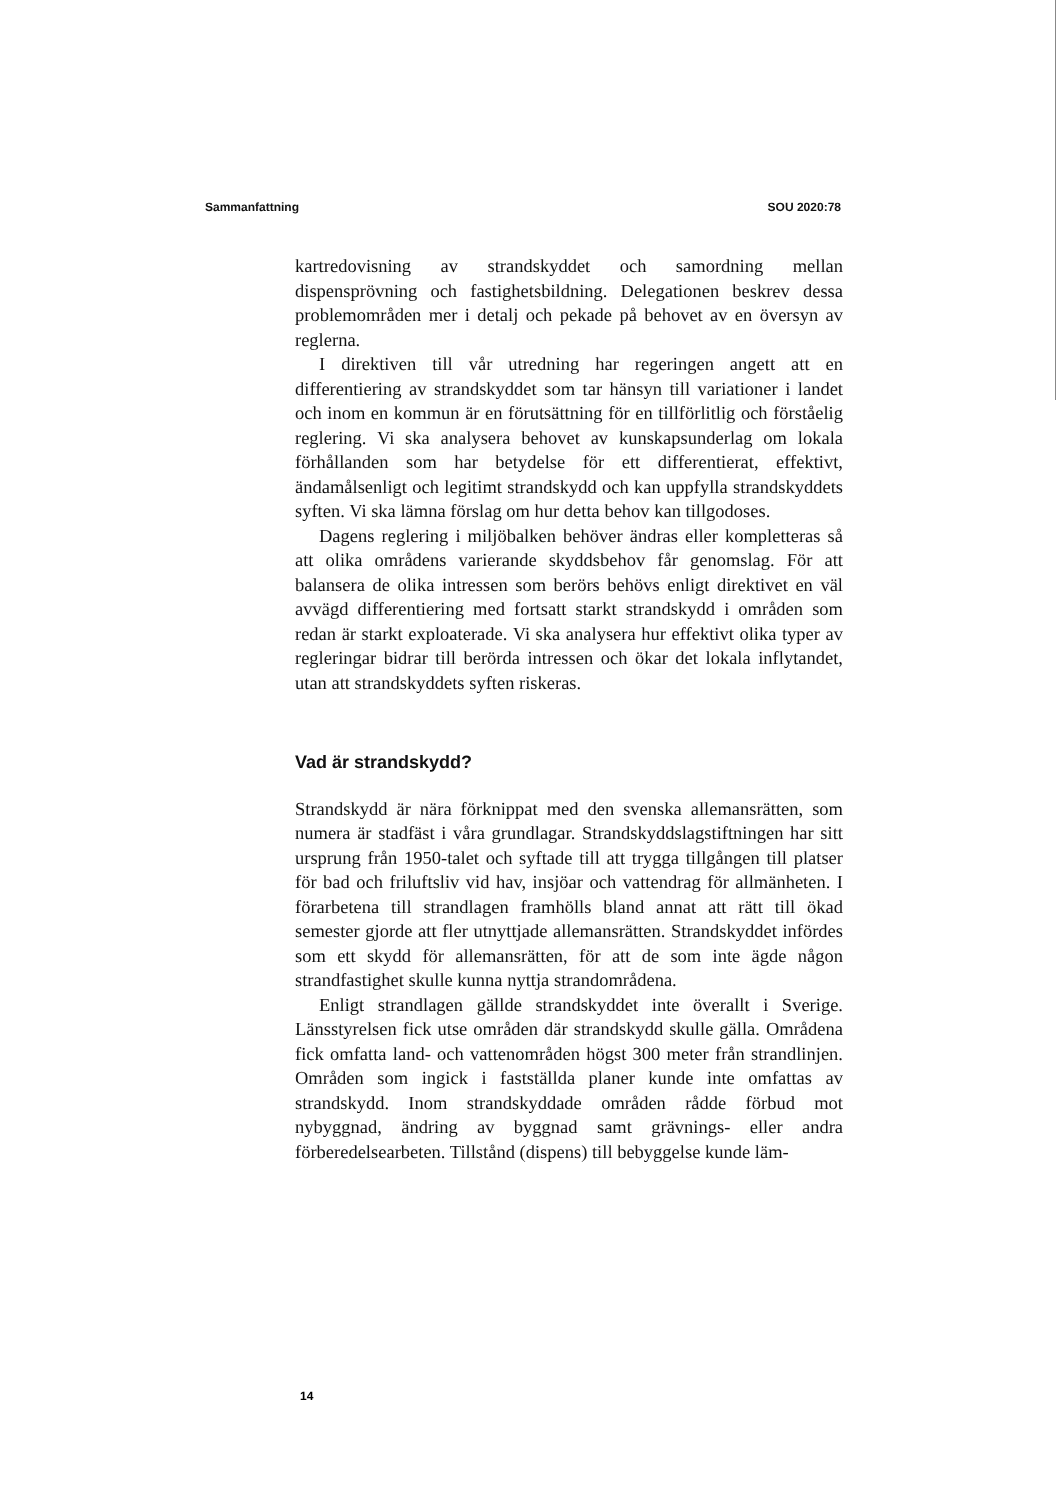Sammanfattning SOU 2020:78
kartredovisning av strandskyddet och samordning mellan dispensprövning och fastighetsbildning. Delegationen beskrev dessa problemområden mer i detalj och pekade på behovet av en översyn av reglerna.
I direktiven till vår utredning har regeringen angett att en differentiering av strandskyddet som tar hänsyn till variationer i landet och inom en kommun är en förutsättning för en tillförlitlig och förståelig reglering. Vi ska analysera behovet av kunskapsunderlag om lokala förhållanden som har betydelse för ett differentierat, effektivt, ändamålsenligt och legitimt strandskydd och kan uppfylla strandskyddets syften. Vi ska lämna förslag om hur detta behov kan tillgodoses.
Dagens reglering i miljöbalken behöver ändras eller kompletteras så att olika områdens varierande skyddsbehov får genomslag. För att balansera de olika intressen som berörs behövs enligt direktivet en väl avvägd differentiering med fortsatt starkt strandskydd i områden som redan är starkt exploaterade. Vi ska analysera hur effektivt olika typer av regleringar bidrar till berörda intressen och ökar det lokala inflytandet, utan att strandskyddets syften riskeras.
Vad är strandskydd?
Strandskydd är nära förknippat med den svenska allemansrätten, som numera är stadfäst i våra grundlagar. Strandskyddslagstiftningen har sitt ursprung från 1950-talet och syftade till att trygga tillgången till platser för bad och friluftsliv vid hav, insjöar och vattendrag för allmänheten. I förarbetena till strandlagen framhölls bland annat att rätt till ökad semester gjorde att fler utnyttjade allemansrätten. Strandskyddet infördes som ett skydd för allemansrätten, för att de som inte ägde någon strandfastighet skulle kunna nyttja strandområdena.
Enligt strandlagen gällde strandskyddet inte överallt i Sverige. Länsstyrelsen fick utse områden där strandskydd skulle gälla. Områdena fick omfatta land- och vattenområden högst 300 meter från strandlinjen. Områden som ingick i fastställda planer kunde inte omfattas av strandskydd. Inom strandskyddade områden rådde förbud mot nybyggnad, ändring av byggnad samt grävnings- eller andra förberedelsearbeten. Tillstånd (dispens) till bebyggelse kunde läm-
14